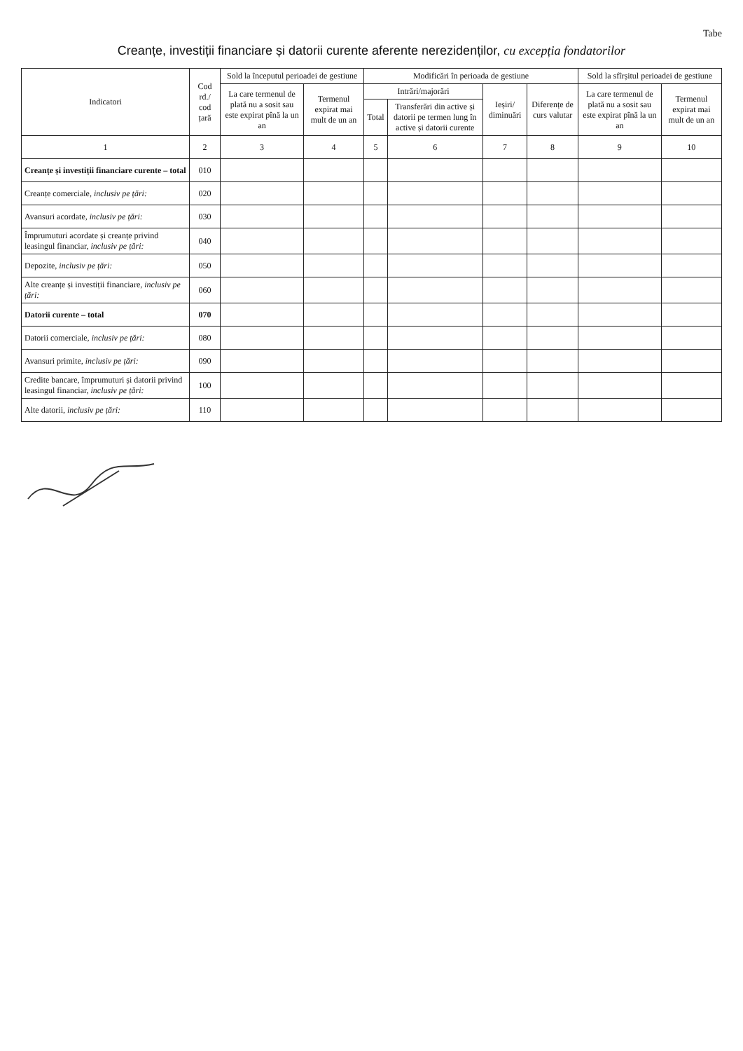Tabe
Creanțe, investiții financiare și datorii curente aferente nerezidenților, cu excepția fondatorilor
| Indicatori | Cod rd./ cod țară | Sold la începutul perioadei de gestiune | | Modificări în perioada de gestiune | | | | Sold la sfîrșitul perioadei de gestiune | |
| --- | --- | --- | --- | --- | --- | --- | --- | --- | --- |
| | | La care termenul de plată nu a sosit sau este expirat pînă la un an | Termenul expirat mai mult de un an | Intrări/majorări | | Ieșiri/ diminuări | Diferențe de curs valutar | La care termenul de plată nu a sosit sau este expirat pînă la un an | Termenul expirat mai mult de un an |
| | | | | Total | Transferări din active și datorii pe termen lung în active și datorii curente | | | | |
| 1 | 2 | 3 | 4 | 5 | 6 | 7 | 8 | 9 | 10 |
| Creanțe și investiții financiare curente – total | 010 | | | | | | | | |
| Creanțe comerciale, inclusiv pe țări: | 020 | | | | | | | | |
| Avansuri acordate, inclusiv pe țări: | 030 | | | | | | | | |
| Împrumuturi acordate și creanțe privind leasingul financiar, inclusiv pe țări: | 040 | | | | | | | | |
| Depozite, inclusiv pe țări: | 050 | | | | | | | | |
| Alte creanțe și investiții financiare, inclusiv pe țări: | 060 | | | | | | | | |
| Datorii curente – total | 070 | | | | | | | | |
| Datorii comerciale, inclusiv pe țări: | 080 | | | | | | | | |
| Avansuri primite, inclusiv pe țări: | 090 | | | | | | | | |
| Credite bancare, împrumuturi și datorii privind leasingul financiar, inclusiv pe țări: | 100 | | | | | | | | |
| Alte datorii, inclusiv pe țări: | 110 | | | | | | | | |